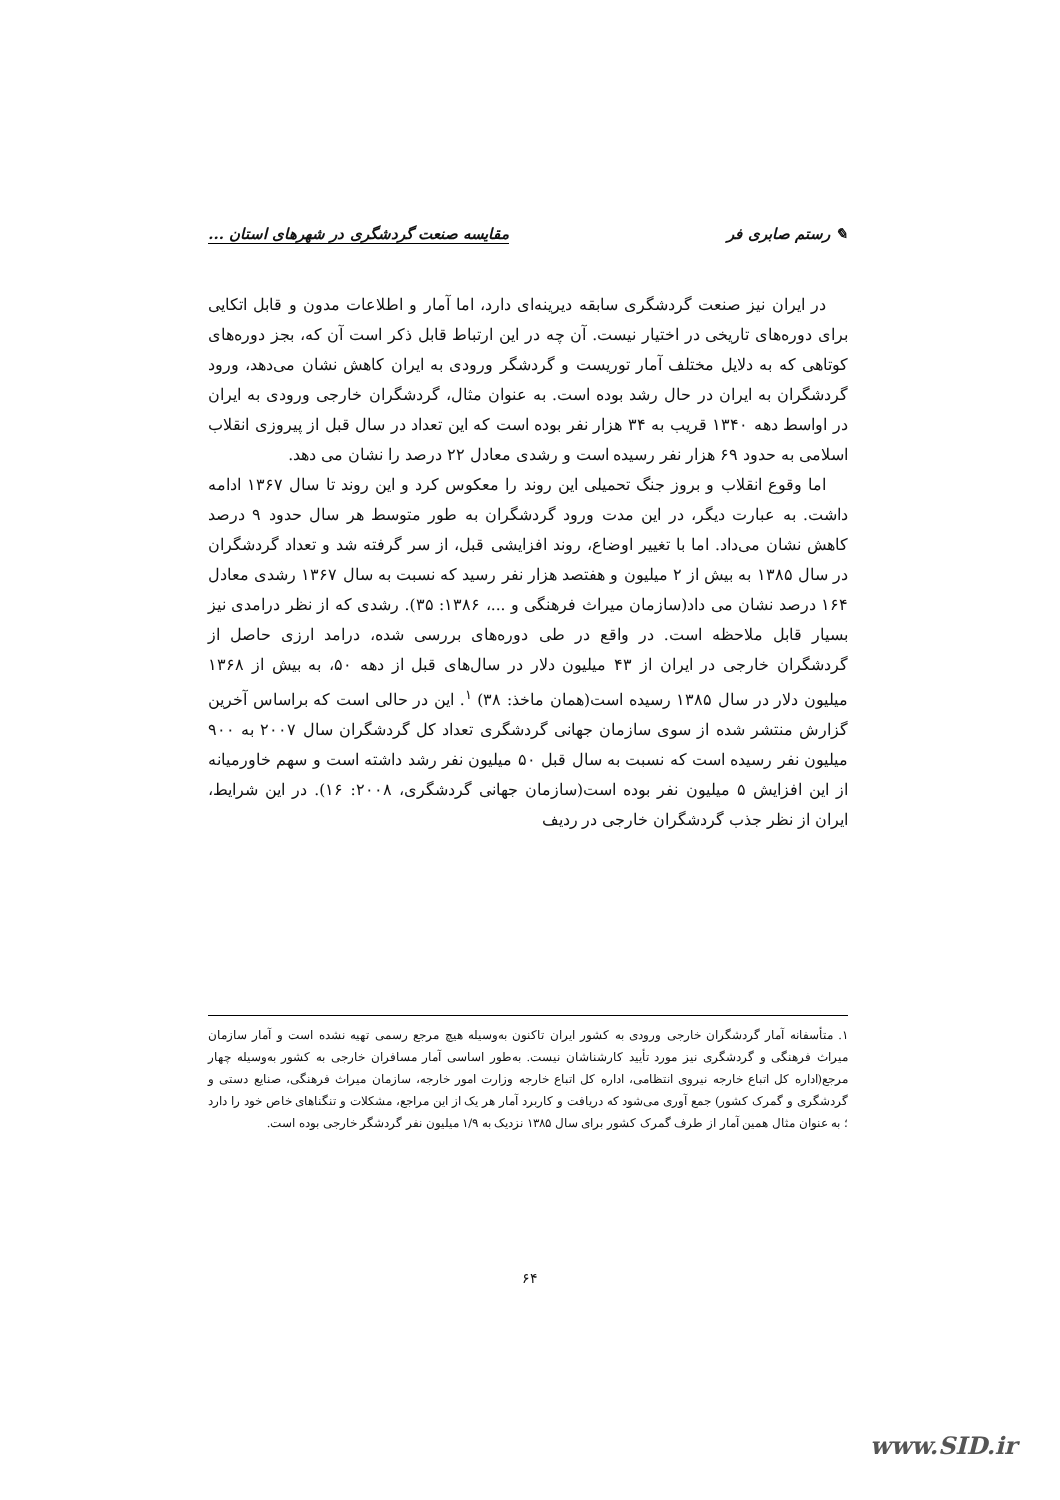✎ رستم صابری فر مقایسه صنعت گردشگری در شهرهای استان ...
در ایران نیز صنعت گردشگری سابقه دیرینه‌ای دارد، اما آمار و اطلاعات مدون و قابل اتکایی برای دوره‌های تاریخی در اختیار نیست. آن چه در این ارتباط قابل ذکر است آن که، بجز دوره‌های کوتاهی که به دلایل مختلف آمار توریست و گردشگر ورودی به ایران کاهش نشان می‌دهد، ورود گردشگران به ایران در حال رشد بوده است. به عنوان مثال، گردشگران خارجی ورودی به ایران در اواسط دهه ۱۳۴۰ قریب به ۳۴ هزار نفر بوده است که این تعداد در سال قبل از پیروزی انقلاب اسلامی به حدود ۶۹ هزار نفر رسیده است و رشدی معادل ۲۲ درصد را نشان می دهد.
اما وقوع انقلاب و بروز جنگ تحمیلی این روند را معکوس کرد و این روند تا سال ۱۳۶۷ ادامه داشت. به عبارت دیگر، در این مدت ورود گردشگران به طور متوسط هر سال حدود ۹ درصد کاهش نشان می‌داد. اما با تغییر اوضاع، روند افزایشی قبل، از سر گرفته شد و تعداد گردشگران در سال ۱۳۸۵ به بیش از ۲ میلیون و هفتصد هزار نفر رسید که نسبت به سال ۱۳۶۷ رشدی معادل ۱۶۴ درصد نشان می داد(سازمان میراث فرهنگی و ...، ۱۳۸۶: ۳۵). رشدی که از نظر درامدی نیز بسیار قابل ملاحظه است. در واقع در طی دوره‌های بررسی شده، درامد ارزی حاصل از گردشگران خارجی در ایران از ۴۳ میلیون دلار در سال‌های قبل از دهه ۵۰، به بیش از ۱۳۶۸ میلیون دلار در سال ۱۳۸۵ رسیده است(همان ماخذ: ۳۸) <sup>۱</sup>. این در حالی است که براساس آخرین گزارش منتشر شده از سوی سازمان جهانی گردشگری تعداد کل گردشگران سال ۲۰۰۷ به ۹۰۰ میلیون نفر رسیده است که نسبت به سال قبل ۵۰ میلیون نفر رشد داشته است و سهم خاورمیانه از این افزایش ۵ میلیون نفر بوده است(سازمان جهانی گردشگری، ۲۰۰۸: ۱۶). در این شرایط، ایران از نظر جذب گردشگران خارجی در ردیف
۱. متأسفانه آمار گردشگران خارجی ورودی به کشور ایران تاکنون به‌وسیله هیچ مرجع رسمی تهیه نشده است و آمار سازمان میراث فرهنگی و گردشگری نیز مورد تأیید کارشناشان نیست. به‌طور اساسی آمار مسافران خارجی به کشور به‌وسیله چهار مرجع(اداره کل اتباع خارجه نیروی انتظامی، اداره کل اتباع خارجه وزارت امور خارجه، سازمان میراث فرهنگی، صنایع دستی و گردشگری و گمرک کشور) جمع آوری می‌شود که دریافت و کاربرد آمار هر یک از این مراجع، مشکلات و تنگناهای خاص خود را دارد ؛ به عنوان مثال همین آمار از طرف گمرک کشور برای سال ۱۳۸۵ نزدیک به ۱/۹ میلیون نفر گردشگر خارجی بوده است.
۶۴
www.SID.ir